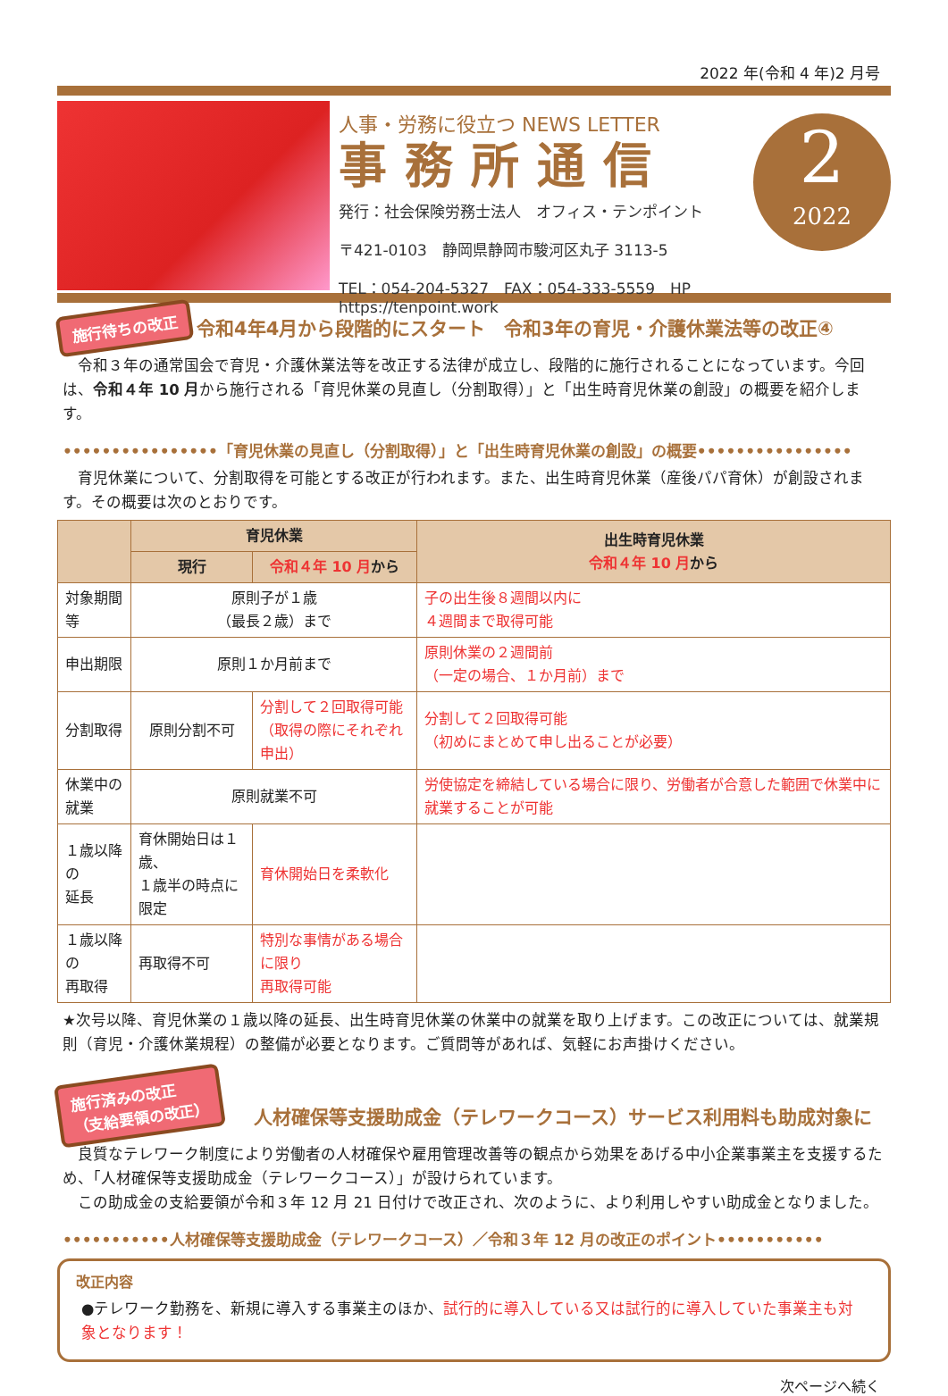2022 年(令和 4 年)2 月号
人事・労務に役立つ NEWS LETTER
事務所通信
発行：社会保険労務士法人　オフィス・テンポイント
〒421-0103　静岡県静岡市駿河区丸子 3113-5
TEL：054-204-5327　FAX：054-333-5559　HP　https://tenpoint.work
2
2022
施行待ちの改正 令和4年4月から段階的にスタート　令和3年の育児・介護休業法等の改正④
　令和３年の通常国会で育児・介護休業法等を改正する法律が成立し、段階的に施行されることになっています。今回は、令和４年 10 月から施行される「育児休業の見直し（分割取得）」と「出生時育児休業の創設」の概要を紹介します。
••••••••••••••••「育児休業の見直し（分割取得）」と「出生時育児休業の創設」の概要••••••••••••••••
　育児休業について、分割取得を可能とする改正が行われます。また、出生時育児休業（産後パパ育休）が創設されます。その概要は次のとおりです。
| | 育児休業 | | 出生時育児休業 令和４年 10 月 から |
| --- | --- | --- | --- |
| | 現行 | 令和４年 10 月 から | |
| 対象期間等 | 原則子が１歳 （最長２歳）まで | | 子の出生後８週間以内に ４週間まで取得可能 |
| 申出期限 | 原則１か月前まで | | 原則休業の２週間前 （一定の場合、１か月前）まで |
| 分割取得 | 原則分割不可 | 分割して２回取得可能 （取得の際にそれぞれ申出） | 分割して２回取得可能 （初めにまとめて申し出ることが必要） |
| 休業中の 就業 | 原則就業不可 | | 労使協定を締結している場合に限り、労働者が合意した範囲で休業中に就業することが可能 |
| １歳以降の 延長 | 育休開始日は１歳、 １歳半の時点に限定 | 育休開始日を柔軟化 | |
| １歳以降の 再取得 | 再取得不可 | 特別な事情がある場合に限り 再取得可能 | |
★次号以降、育児休業の１歳以降の延長、出生時育児休業の休業中の就業を取り上げます。この改正については、就業規則（育児・介護休業規程）の整備が必要となります。ご質問等があれば、気軽にお声掛けください。
施行済みの改正
（支給要領の改正） 人材確保等支援助成金（テレワークコース）サービス利用料も助成対象に
　良質なテレワーク制度により労働者の人材確保や雇用管理改善等の観点から効果をあげる中小企業事業主を支援するため、「人材確保等支援助成金（テレワークコース）」が設けられています。
　この助成金の支給要領が令和３年 12 月 21 日付けで改正され、次のように、より利用しやすい助成金となりました。
•••••••••••人材確保等支援助成金（テレワークコース）／令和３年 12 月の改正のポイント•••••••••••
改正内容
●テレワーク勤務を、新規に導入する事業主のほか、試行的に導入している又は試行的に導入していた事業主も対象となります！
次ページへ続く